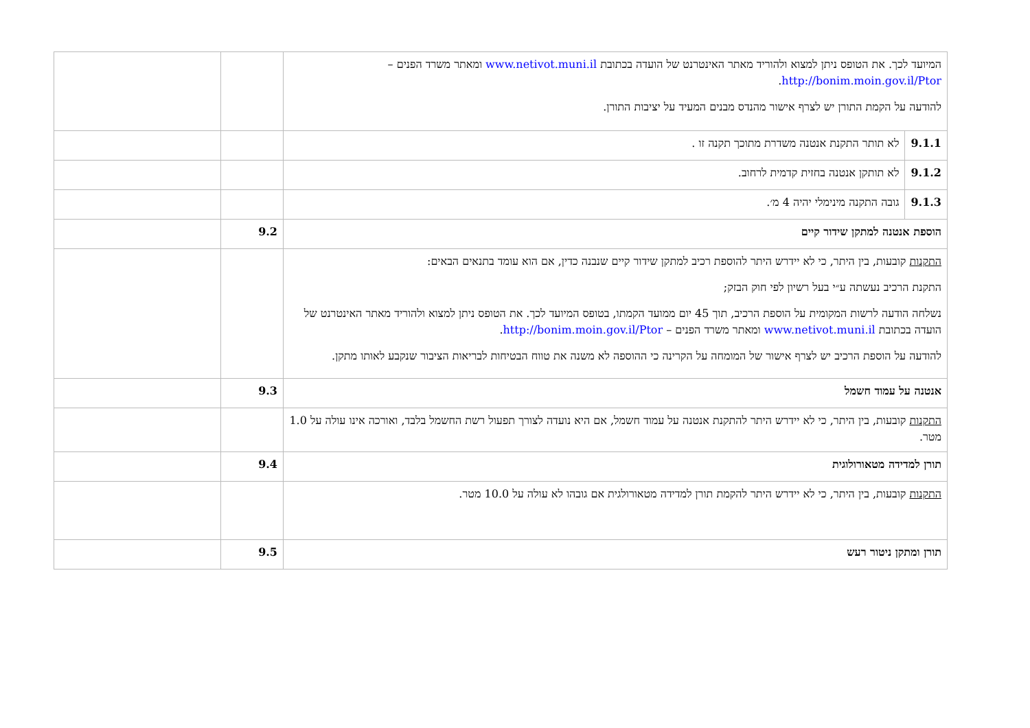| המיועד לכך. את הטופס ניתן למצוא ולהוריד מאתר האינטרנט של הועדה בכתובת www.netivot.muni.il ומאתר משרד הפנים – http://bonim.moin.gov.il/Ptor . להודעה על הקמת התורן יש לצרף אישור מהנדס מבנים המעיד על יציבות התורן. | | | |
| 9.1.1 | לא תותר התקנת אנטנה משדרת מתוכך תקנה זו . | | |
| 9.1.2 | לא תותקן אנטנה בחזית קדמית לרחוב. | | |
| 9.1.3 | גובה התקנה מינימלי יהיה 4 מ׳. | | |
| הוספת אנטנה למתקן שידור קיים | | 9.2 | |
| התקנות קובעות, בין היתר, כי לא יידרש היתר להוספת רכיב למתקן שידור קיים שנבנה כדין, אם הוא עומד בתנאים הבאים: התקנת הרכיב נעשתה ע״י בעל רשיון לפי חוק הבזק; נשלחה הודעה לרשות המקומית על הוספת הרכיב, תוך 45 יום ממועד הקמתו, בטופס המיועד לכך. את הטופס ניתן למצוא ולהוריד מאתר האינטרנט של הועדה בכתובת www.netivot.muni.il ומאתר משרד הפנים – http://bonim.moin.gov.il/Ptor . להודעה על הוספת הרכיב יש לצרף אישור של המומחה על הקרינה כי ההוספה לא משנה את טווח הבטיחות לבריאות הציבור שנקבע לאותו מתקן. | | | |
| אנטנה על עמוד חשמל | | 9.3 | |
| התקנות קובעות, בין היתר, כי לא יידרש היתר להתקנת אנטנה על עמוד חשמל, אם היא נועדה לצורך תפעול רשת החשמל בלבד, ואורכה אינו עולה על 1.0 מטר. | | | |
| תורן למדידה מטאורולוגית | | 9.4 | |
| התקנות קובעות, בין היתר, כי לא יידרש היתר להקמת תורן למדידה מטאורולגית אם גובהו לא עולה על 10.0 מטר. | | | |
| תורן ומתקן ניטור רעש | | 9.5 | |